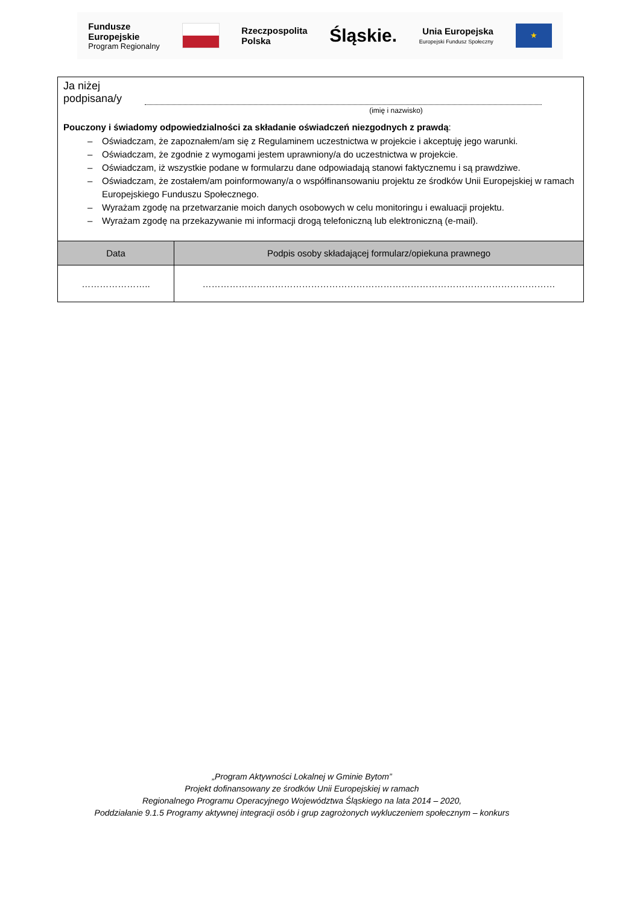Fundusze
Europejskie
Program Regionalny
Rzeczpospolita
Polska
Śląskie.
Unia Europejska
Europejski Fundusz Społeczny
★
Ja niżej
podpisana/y
(imię i nazwisko)
Pouczony i świadomy odpowiedzialności za składanie oświadczeń niezgodnych z prawdą:
– Oświadczam, że zapoznałem/am się z Regulaminem uczestnictwa w projekcie i akceptuję jego warunki.
– Oświadczam, że zgodnie z wymogami jestem uprawniony/a do uczestnictwa w projekcie.
– Oświadczam, iż wszystkie podane w formularzu dane odpowiadają stanowi faktycznemu i są prawdziwe.
– Oświadczam, że zostałem/am poinformowany/a o współfinansowaniu projektu ze środków Unii Europejskiej w ramach Europejskiego Funduszu Społecznego.
– Wyrażam zgodę na przetwarzanie moich danych osobowych w celu monitoringu i ewaluacji projektu.
– Wyrażam zgodę na przekazywanie mi informacji drogą telefoniczną lub elektroniczną (e-mail).
| Data | Podpis osoby składającej formularz/opiekuna prawnego |
| --- | --- |
| ………………….. | ……………………………………………………………………………………………………… |
„Program Aktywności Lokalnej w Gminie Bytom”
Projekt dofinansowany ze środków Unii Europejskiej w ramach
Regionalnego Programu Operacyjnego Województwa Śląskiego na lata 2014 – 2020,
Poddziałanie 9.1.5 Programy aktywnej integracji osób i grup zagrożonych wykluczeniem społecznym – konkurs